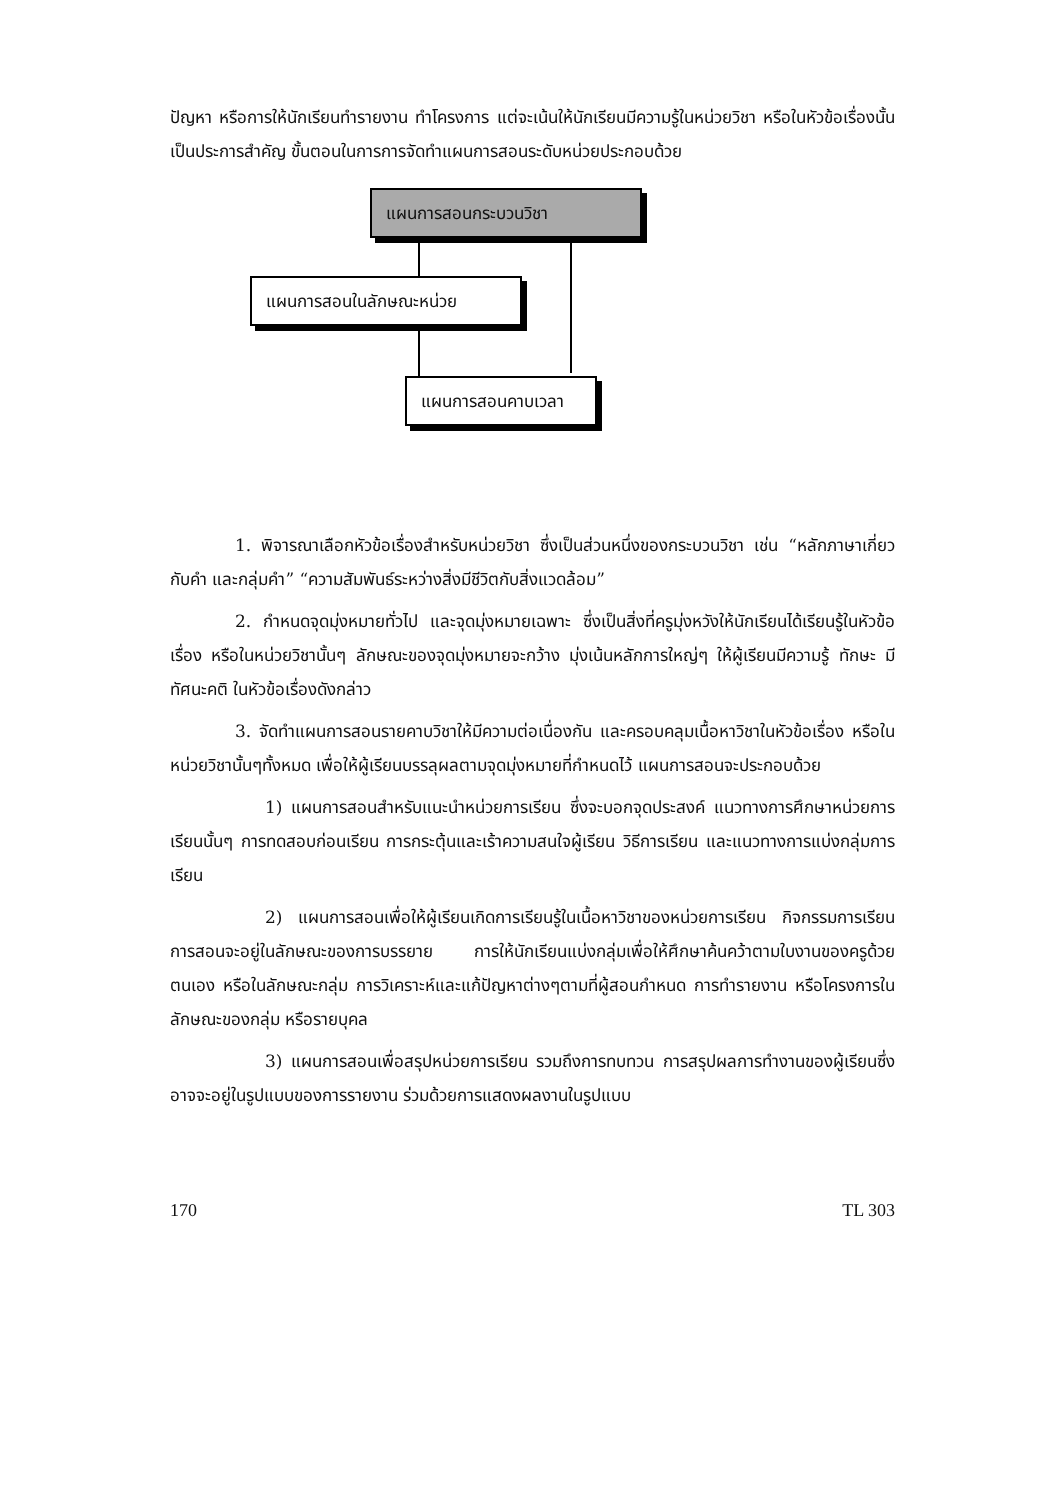ปัญหา หรือการให้นักเรียนทำรายงาน ทำโครงการ แต่จะเน้นให้นักเรียนมีความรู้ในหน่วยวิชา หรือในหัวข้อเรื่องนั้นเป็นประการสำคัญ ขั้นตอนในการการจัดทำแผนการสอนระดับหน่วยประกอบด้วย
แผนการสอนกระบวนวิชา
แผนการสอนในลักษณะหน่วย
แผนการสอนคาบเวลา
1. พิจารณาเลือกหัวข้อเรื่องสำหรับหน่วยวิชา ซึ่งเป็นส่วนหนึ่งของกระบวนวิชา เช่น “หลักภาษาเกี่ยวกับคำ และกลุ่มคำ” “ความสัมพันธ์ระหว่างสิ่งมีชีวิตกับสิ่งแวดล้อม”
2. กำหนดจุดมุ่งหมายทั่วไป และจุดมุ่งหมายเฉพาะ ซึ่งเป็นสิ่งที่ครูมุ่งหวังให้นักเรียนได้เรียนรู้ในหัวข้อเรื่อง หรือในหน่วยวิชานั้นๆ ลักษณะของจุดมุ่งหมายจะกว้าง มุ่งเน้นหลักการใหญ่ๆ ให้ผู้เรียนมีความรู้ ทักษะ มีทัศนะคติ ในหัวข้อเรื่องดังกล่าว
3. จัดทำแผนการสอนรายคาบวิชาให้มีความต่อเนื่องกัน และครอบคลุมเนื้อหาวิชาในหัวข้อเรื่อง หรือในหน่วยวิชานั้นๆทั้งหมด เพื่อให้ผู้เรียนบรรลุผลตามจุดมุ่งหมายที่กำหนดไว้ แผนการสอนจะประกอบด้วย
1) แผนการสอนสำหรับแนะนำหน่วยการเรียน ซึ่งจะบอกจุดประสงค์ แนวทางการศึกษาหน่วยการเรียนนั้นๆ การทดสอบก่อนเรียน การกระตุ้นและเร้าความสนใจผู้เรียน วิธีการเรียน และแนวทางการแบ่งกลุ่มการเรียน
2) แผนการสอนเพื่อให้ผู้เรียนเกิดการเรียนรู้ในเนื้อหาวิชาของหน่วยการเรียน กิจกรรมการเรียนการสอนจะอยู่ในลักษณะของการบรรยาย การให้นักเรียนแบ่งกลุ่มเพื่อให้ศึกษาค้นคว้าตามใบงานของครูด้วยตนเอง หรือในลักษณะกลุ่ม การวิเคราะห์และแก้ปัญหาต่างๆตามที่ผู้สอนกำหนด การทำรายงาน หรือโครงการในลักษณะของกลุ่ม หรือรายบุคล
3) แผนการสอนเพื่อสรุปหน่วยการเรียน รวมถึงการทบทวน การสรุปผลการทำงานของผู้เรียนซึ่งอาจจะอยู่ในรูปแบบของการรายงาน ร่วมด้วยการแสดงผลงานในรูปแบบ
170 TL 303